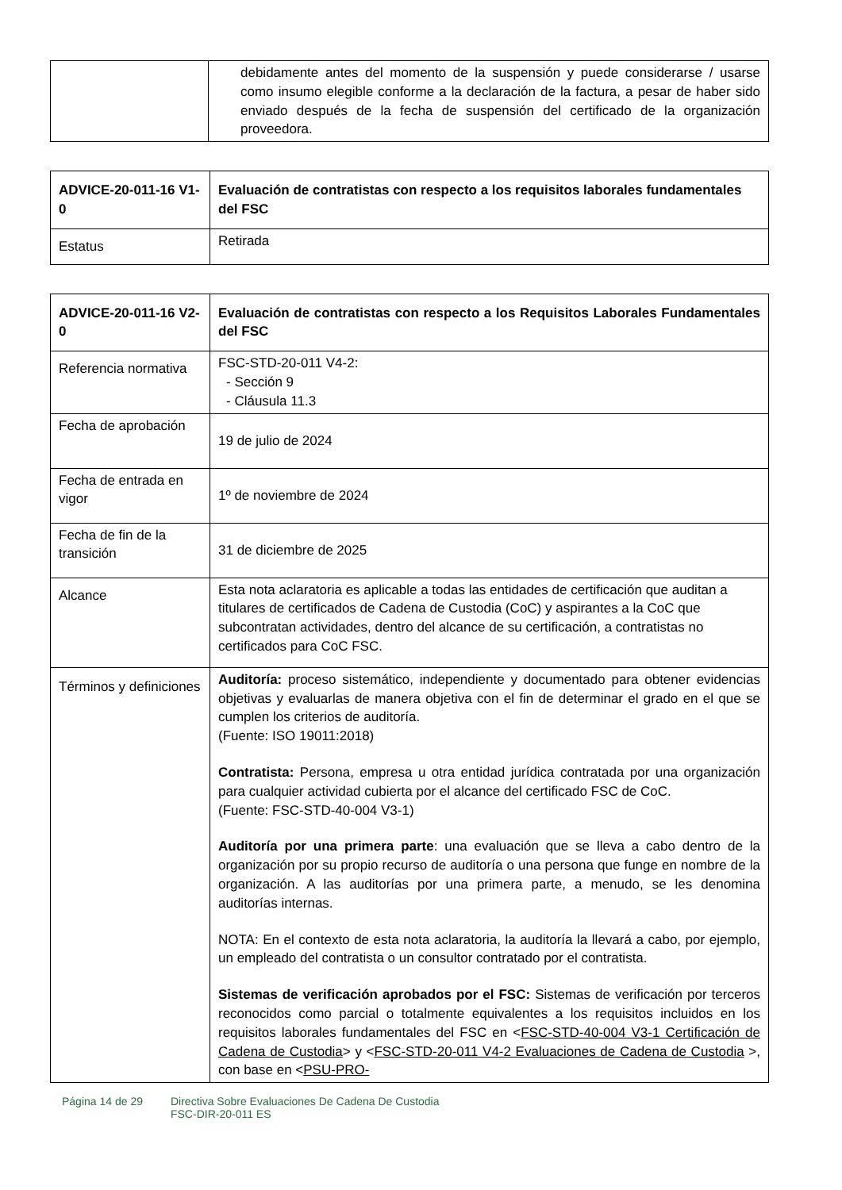| | debidamente antes del momento de la suspensión y puede considerarse / usarse como insumo elegible conforme a la declaración de la factura, a pesar de haber sido enviado después de la fecha de suspensión del certificado de la organización proveedora. |
| ADVICE-20-011-16 V1-0 | Evaluación de contratistas con respecto a los requisitos laborales fundamentales del FSC |
| Estatus | Retirada |
| ADVICE-20-011-16 V2-0 | Evaluación de contratistas con respecto a los Requisitos Laborales Fundamentales del FSC |
| Referencia normativa | FSC-STD-20-011 V4-2: - Sección 9 - Cláusula 11.3 |
| Fecha de aprobación | 19 de julio de 2024 |
| Fecha de entrada en vigor | 1º de noviembre de 2024 |
| Fecha de fin de la transición | 31 de diciembre de 2025 |
| Alcance | Esta nota aclaratoria es aplicable a todas las entidades de certificación que auditan a titulares de certificados de Cadena de Custodia (CoC) y aspirantes a la CoC que subcontratan actividades, dentro del alcance de su certificación, a contratistas no certificados para CoC FSC. |
| Términos y definiciones | Auditoría: proceso sistemático, independiente y documentado para obtener evidencias objetivas y evaluarlas de manera objetiva con el fin de determinar el grado en el que se cumplen los criterios de auditoría. (Fuente: ISO 19011:2018) Contratista: Persona, empresa u otra entidad jurídica contratada por una organización para cualquier actividad cubierta por el alcance del certificado FSC de CoC. (Fuente: FSC-STD-40-004 V3-1) Auditoría por una primera parte : una evaluación que se lleva a cabo dentro de la organización por su propio recurso de auditoría o una persona que funge en nombre de la organización. A las auditorías por una primera parte, a menudo, se les denomina auditorías internas. NOTA: En el contexto de esta nota aclaratoria, la auditoría la llevará a cabo, por ejemplo, un empleado del contratista o un consultor contratado por el contratista. Sistemas de verificación aprobados por el FSC: Sistemas de verificación por terceros reconocidos como parcial o totalmente equivalentes a los requisitos incluidos en los requisitos laborales fundamentales del FSC en < FSC-STD-40-004 V3-1 Certificación de Cadena de Custodia > y < FSC-STD-20-011 V4-2 Evaluaciones de Cadena de Custodia >, con base en < PSU-PRO- |
Página 14 de 29 Directiva Sobre Evaluaciones De Cadena De Custodia
FSC-DIR-20-011 ES